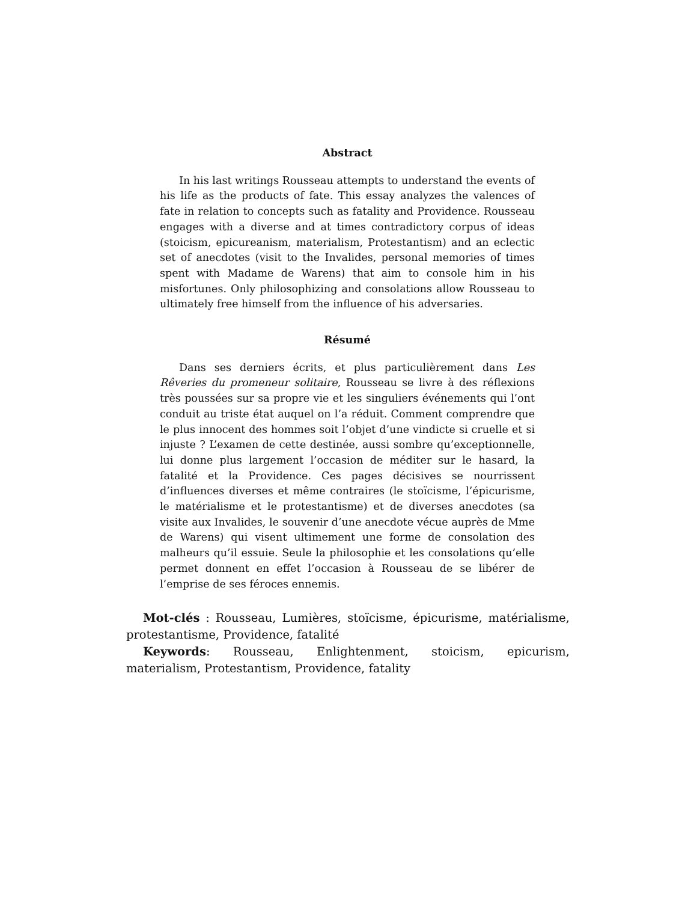Abstract
In his last writings Rousseau attempts to understand the events of his life as the products of fate. This essay analyzes the valences of fate in relation to concepts such as fatality and Providence. Rousseau engages with a diverse and at times contradictory corpus of ideas (stoicism, epicureanism, materialism, Protestantism) and an eclectic set of anecdotes (visit to the Invalides, personal memories of times spent with Madame de Warens) that aim to console him in his misfortunes. Only philosophizing and consolations allow Rousseau to ultimately free himself from the influence of his adversaries.
Résumé
Dans ses derniers écrits, et plus particulièrement dans Les Rêveries du promeneur solitaire, Rousseau se livre à des réflexions très poussées sur sa propre vie et les singuliers événements qui l’ont conduit au triste état auquel on l’a réduit. Comment comprendre que le plus innocent des hommes soit l’objet d’une vindicte si cruelle et si injuste ? L’examen de cette destinée, aussi sombre qu’exceptionnelle, lui donne plus largement l’occasion de méditer sur le hasard, la fatalité et la Providence. Ces pages décisives se nourrissent d’influences diverses et même contraires (le stoïcisme, l’épicurisme, le matérialisme et le protestantisme) et de diverses anecdotes (sa visite aux Invalides, le souvenir d’une anecdote vécue auprès de Mme de Warens) qui visent ultimement une forme de consolation des malheurs qu’il essuie. Seule la philosophie et les consolations qu’elle permet donnent en effet l’occasion à Rousseau de se libérer de l’emprise de ses féroces ennemis.
Mot-clés : Rousseau, Lumières, stoïcisme, épicurisme, matérialisme, protestantisme, Providence, fatalité
Keywords: Rousseau, Enlightenment, stoicism, epicurism, materialism, Protestantism, Providence, fatality